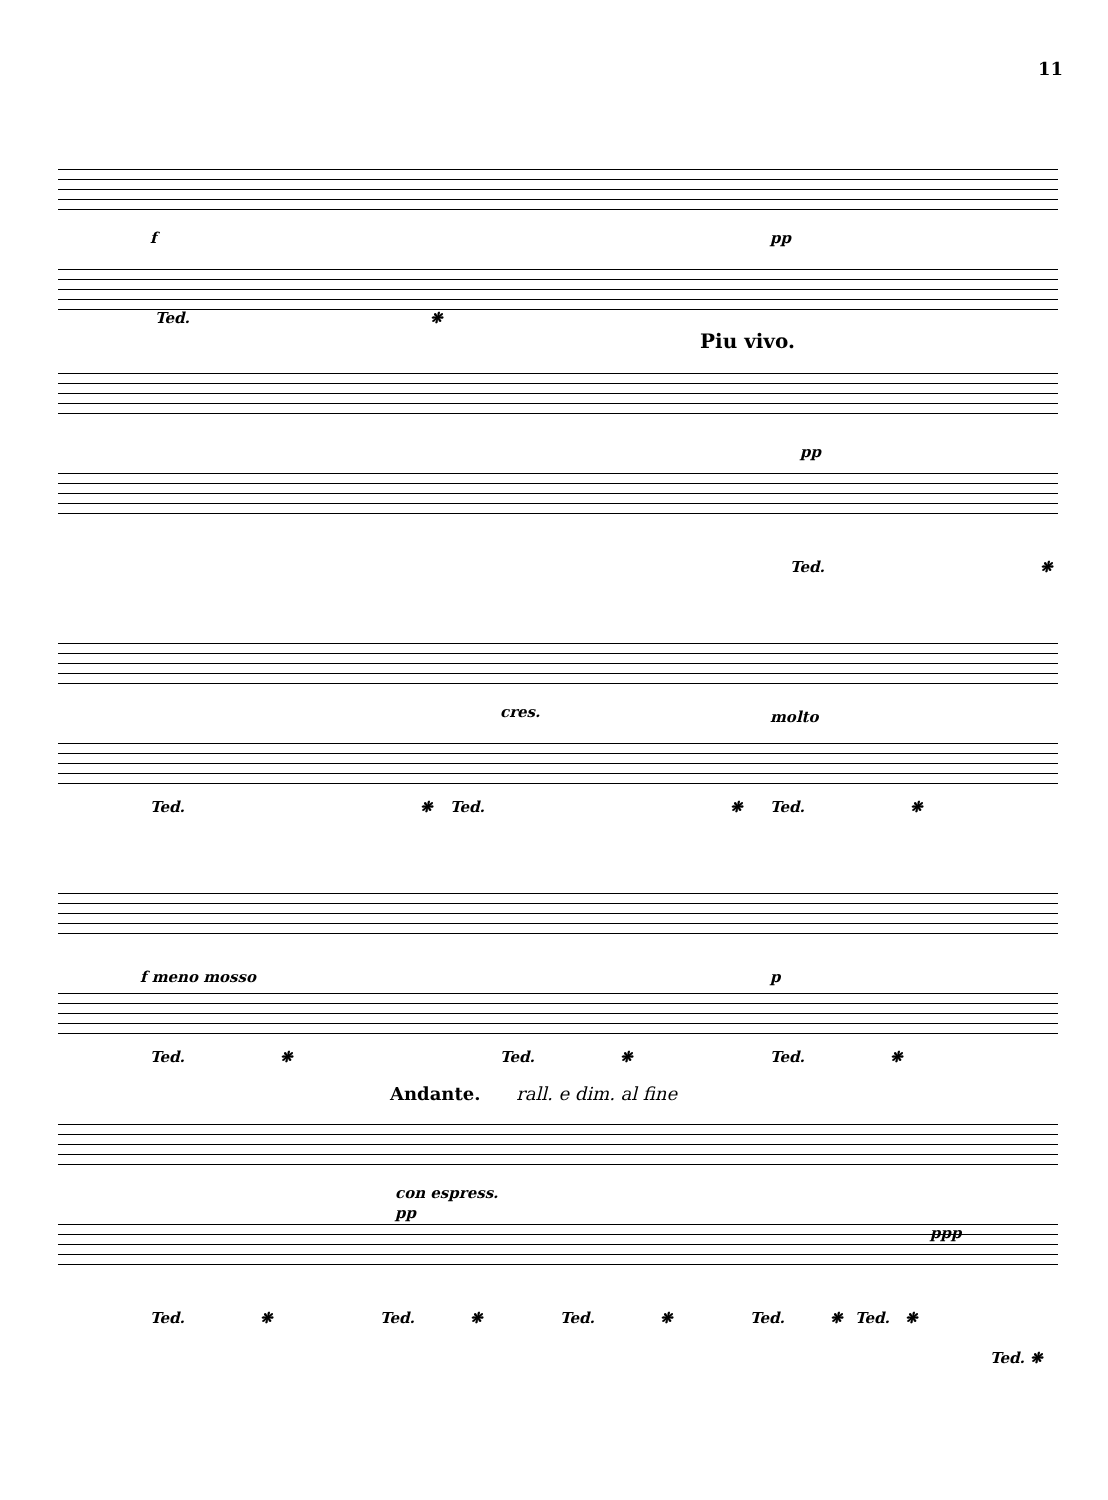11
f pp
Ted. ❋
Piu vivo.
pp
Ted. ❋
cres. molto
Ted. ❋ Ted. ❋ Ted. ❋
f meno mosso p
Ted. ❋ Ted. ❋ Ted. ❋
Andante. rall. e dim. al fine
con espress.
pp
ppp
Ted. ❋ Ted. ❋ Ted. ❋ Ted. ❋ Ted. ❋
Ted. ❋